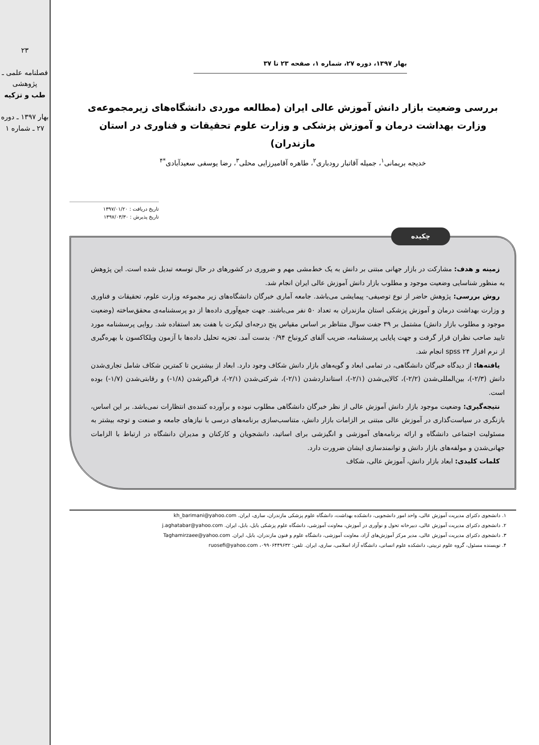۲۳
فصلنامه علمی ـ پژوهشی
طب و تزکیه
بهار ۱۳۹۷ ـ دوره ۲۷ ـ شماره ۱
بهار ۱۳۹۷، دوره ۲۷، شماره ۱، صفحه ۲۳ تا ۳۷
بررسی وضعیت بازار دانش آموزش عالی ایران (مطالعه موردی دانشگاه‌های زیرمجموعه‌ی وزارت بهداشت درمان و آموزش پزشکی و وزارت علوم تحقیقات و فناوری در استان مازندران)
خدیجه بریمانی<sup>۱</sup>، جمیله آقاتبار رودباری<sup>۲</sup>، طاهره آقامیرزایی محلی<sup>۳</sup>، رضا یوسفی سعیدآبادی<sup>*۴</sup>
تاریخ دریافت : ۱۳۹۷/۰۱/۲۰
تاریخ پذیرش : ۱۳۹۷/۰۳/۳۰
چکیده
زمینه و هدف: مشارکت در بازار جهانی مبتنی بر دانش به یک خط‌مشی مهم و ضروری در کشورهای در حال توسعه تبدیل شده است. این پژوهش به منظور شناسایی وضعیت موجود و مطلوب بازار دانش آموزش عالی ایران انجام شد.
روش بررسی: پژوهش حاضر از نوع توصیفی- پیمایشی می‌باشد. جامعه آماری خبرگان دانشگاه‌های زیر مجموعه وزارت علوم، تحقیقات و فناوری و وزارت بهداشت درمان و آموزش پزشکی استان مازندران به تعداد ۵۰ نفر می‌باشند. جهت جمع‌آوری داده‌ها از دو پرسشنامه‌ی محقق‌ساخته (وضعیت موجود و مطلوب بازار دانش) مشتمل بر ۳۹ جفت سوال متناظر بر اساس مقیاس پنج درجه‌ای لیکرت با هفت بعد استفاده شد. روایی پرسشنامه مورد تایید صاحب نظران قرار گرفت و جهت پایایی پرسشنامه، ضریب آلفای کرونباخ ۰/۹۴ بدست آمد. تجزیه تحلیل داده‌ها با آزمون ویلکاکسون با بهره‌گیری از نرم افزار spss ۲۴ انجام شد.
یافته‌ها: از دیدگاه خبرگان دانشگاهی، در تمامی ابعاد و گویه‌های بازار دانش شکاف وجود دارد. ابعاد از بیشترین تا کمترین شکاف شامل تجاری‌شدن دانش (۲/۳-)، بین‌المللی‌شدن (۲/۲-)، کالایی‌شدن (۲/۱-)، استانداردشدن (۲/۱-)، شرکتی‌شدن (۲/۱-)، فراگیرشدن (۱/۸-) و رقابتی‌شدن (۱/۷-) بوده است.
نتیجه‌گیری: وضعیت موجود بازار دانش آموزش عالی از نظر خبرگان دانشگاهی مطلوب نبوده و برآورده کننده‌ی انتظارات نمی‌باشد. بر این اساس، بازنگری در سیاست‌گذاری در آموزش عالی مبتنی بر الزامات بازار دانش، متناسب‌سازی برنامه‌های درسی با نیازهای جامعه و صنعت و توجه بیشتر به مسئولیت اجتماعی دانشگاه و ارائه برنامه‌های آموزشی و انگیزشی برای اساتید، دانشجویان و کارکنان و مدیران دانشگاه در ارتباط با الزامات جهانی‌شدن و مولفه‌های بازار دانش و توانمندسازی ایشان ضرورت دارد.
کلمات کلیدی: ابعاد بازار دانش، آموزش عالی، شکاف
۱. دانشجوی دکترای مدیریت آموزش عالی، واحد امور دانشجویی، دانشکده بهداشت، دانشگاه علوم پزشکی مازندران، ساری، ایران. kh_barimani@yahoo.com
۲. دانشجوی دکترای مدیریت آموزش عالی، دبیرخانه تحول و نوآوری در آموزش، معاونت آموزشی، دانشگاه علوم پزشکی بابل، بابل، ایران. j.aghatabar@yahoo.com
۳. دانشجوی دکترای مدیریت آموزش عالی، مدیر مرکز آموزش‌های آزاد، معاونت آموزشی، دانشگاه علوم و فنون مازندران، بابل، ایران. Taghamirzaee@yahoo.com
۴. نویسنده مسئول، گروه علوم تربیتی، دانشکده علوم انسانی، دانشگاه آزاد اسلامی، ساری، ایران. تلفن: ۰۹۹۰۶۴۴۹۶۳۲، ruosefi@yahoo.com